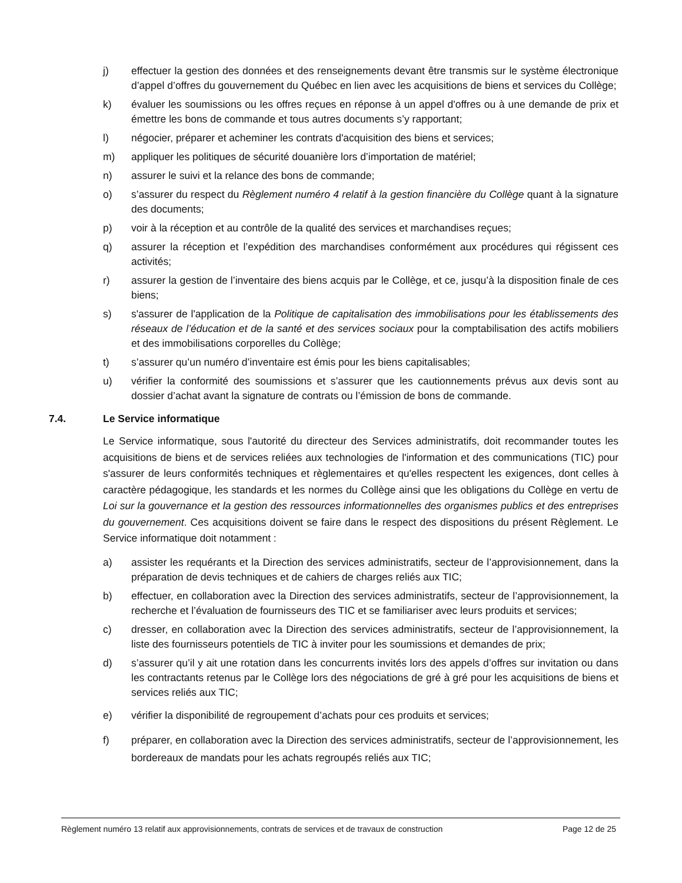j) effectuer la gestion des données et des renseignements devant être transmis sur le système électronique d’appel d’offres du gouvernement du Québec en lien avec les acquisitions de biens et services du Collège;
k) évaluer les soumissions ou les offres reçues en réponse à un appel d'offres ou à une demande de prix et émettre les bons de commande et tous autres documents s’y rapportant;
l) négocier, préparer et acheminer les contrats d'acquisition des biens et services;
m) appliquer les politiques de sécurité douanière lors d’importation de matériel;
n) assurer le suivi et la relance des bons de commande;
o) s’assurer du respect du Règlement numéro 4 relatif à la gestion financière du Collège quant à la signature des documents;
p) voir à la réception et au contrôle de la qualité des services et marchandises reçues;
q) assurer la réception et l’expédition des marchandises conformément aux procédures qui régissent ces activités;
r) assurer la gestion de l’inventaire des biens acquis par le Collège, et ce, jusqu’à la disposition finale de ces biens;
s) s'assurer de l'application de la Politique de capitalisation des immobilisations pour les établissements des réseaux de l’éducation et de la santé et des services sociaux pour la comptabilisation des actifs mobiliers et des immobilisations corporelles du Collège;
t) s’assurer qu’un numéro d’inventaire est émis pour les biens capitalisables;
u) vérifier la conformité des soumissions et s’assurer que les cautionnements prévus aux devis sont au dossier d’achat avant la signature de contrats ou l’émission de bons de commande.
7.4. Le Service informatique
Le Service informatique, sous l'autorité du directeur des Services administratifs, doit recommander toutes les acquisitions de biens et de services reliées aux technologies de l'information et des communications (TIC) pour s'assurer de leurs conformités techniques et règlementaires et qu'elles respectent les exigences, dont celles à caractère pédagogique, les standards et les normes du Collège ainsi que les obligations du Collège en vertu de Loi sur la gouvernance et la gestion des ressources informationnelles des organismes publics et des entreprises du gouvernement. Ces acquisitions doivent se faire dans le respect des dispositions du présent Règlement. Le Service informatique doit notamment :
a) assister les requérants et la Direction des services administratifs, secteur de l’approvisionnement, dans la préparation de devis techniques et de cahiers de charges reliés aux TIC;
b) effectuer, en collaboration avec la Direction des services administratifs, secteur de l’approvisionnement, la recherche et l’évaluation de fournisseurs des TIC et se familiariser avec leurs produits et services;
c) dresser, en collaboration avec la Direction des services administratifs, secteur de l’approvisionnement, la liste des fournisseurs potentiels de TIC à inviter pour les soumissions et demandes de prix;
d) s’assurer qu’il y ait une rotation dans les concurrents invités lors des appels d’offres sur invitation ou dans les contractants retenus par le Collège lors des négociations de gré à gré pour les acquisitions de biens et services reliés aux TIC;
e) vérifier la disponibilité de regroupement d’achats pour ces produits et services;
f) préparer, en collaboration avec la Direction des services administratifs, secteur de l’approvisionnement, les bordereaux de mandats pour les achats regroupés reliés aux TIC;
Règlement numéro 13 relatif aux approvisionnements, contrats de services et de travaux de construction Page 12 de 25